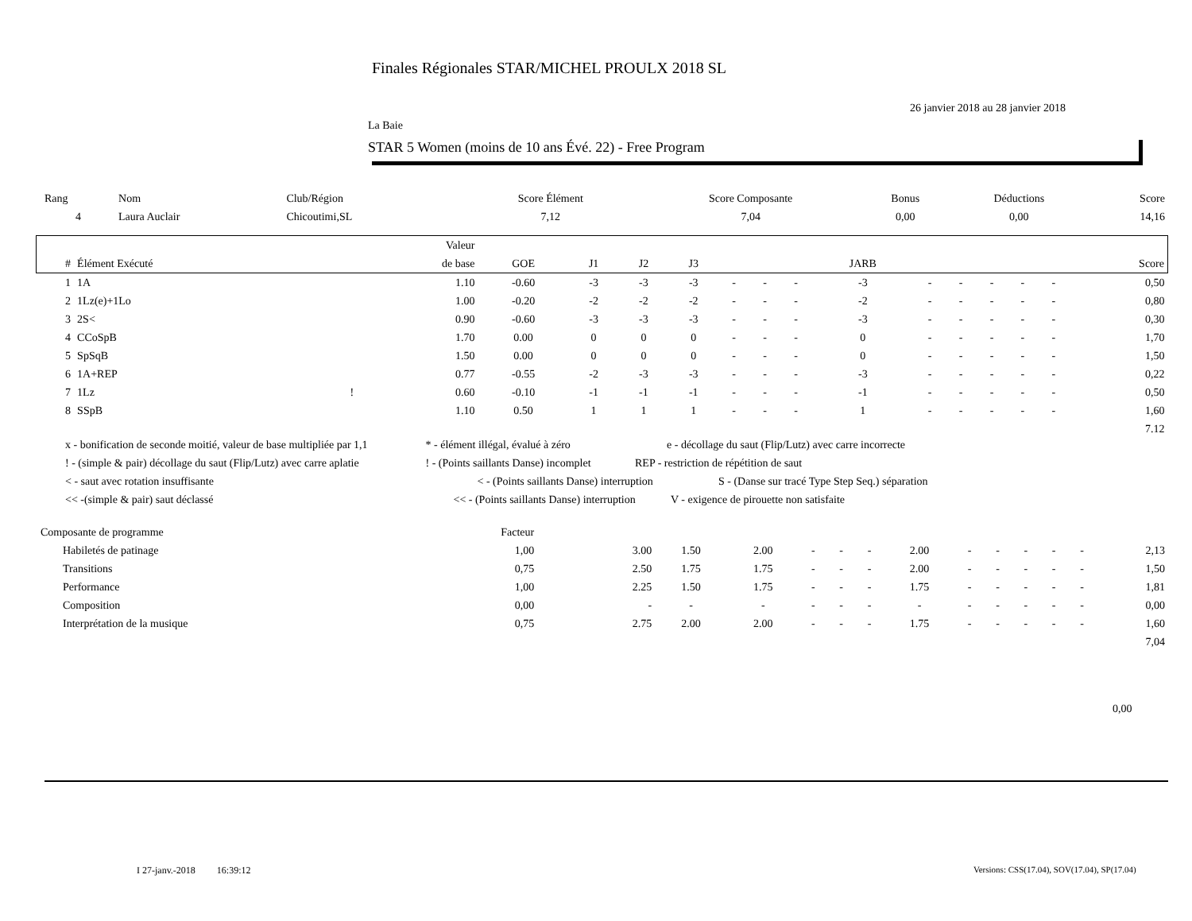Finales Régionales STAR/MICHEL PROULX 2018 SL
26 janvier 2018 au 28 janvier 2018
La Baie
STAR 5 Women (moins de 10 ans Évé. 22) - Free Program
| Rang | Nom | Club/Région | Score Élément | Score Composante | Bonus | Déductions | Score |
| --- | --- | --- | --- | --- | --- | --- | --- |
| 4 | Laura Auclair | Chicoutimi,SL | 7,12 | 7,04 | 0,00 | 0,00 | 14,16 |
| | | | Valeur | | | | | | | | | | | | | | |
| # | Élément Exécuté | | de base | GOE | J1 | J2 | J3 | | | | JARB | | | | | | Score |
| 1 | 1A | | 1.10 | -0.60 | -3 | -3 | -3 | - | - | - | -3 | - | - | - | - | - | 0,50 |
| 2 | 1Lz(e)+1Lo | | 1.00 | -0.20 | -2 | -2 | -2 | - | - | - | -2 | - | - | - | - | - | 0,80 |
| 3 | 2S< | | 0.90 | -0.60 | -3 | -3 | -3 | - | - | - | -3 | - | - | - | - | - | 0,30 |
| 4 | CCoSpB | | 1.70 | 0.00 | 0 | 0 | 0 | - | - | - | 0 | - | - | - | - | - | 1,70 |
| 5 | SpSqB | | 1.50 | 0.00 | 0 | 0 | 0 | - | - | - | 0 | - | - | - | - | - | 1,50 |
| 6 | 1A+REP | | 0.77 | -0.55 | -2 | -3 | -3 | - | - | - | -3 | - | - | - | - | - | 0,22 |
| 7 | 1Lz | ! | 0.60 | -0.10 | -1 | -1 | -1 | - | - | - | -1 | - | - | - | - | - | 0,50 |
| 8 | SSpB | | 1.10 | 0.50 | 1 | 1 | 1 | - | - | - | 1 | - | - | - | - | - | 1,60 |
| 7.12 | | | | | | | | | | | | | | | | | |
x - bonification de seconde moitié, valeur de base multipliée par 1,1 * - élément illégal, évalué à zéro e - décollage du saut (Flip/Lutz) avec carre incorrecte
! - (simple & pair) décollage du saut (Flip/Lutz) avec carre aplatie ! - (Points saillants Danse) incomplet REP - restriction de répétition de saut
< - saut avec rotation insuffisante < - (Points saillants Danse) interruption S - (Danse sur tracé Type Step Seq.) séparation
<< -(simple & pair) saut déclassé << - (Points saillants Danse) interruption V - exigence de pirouette non satisfaite
| Composante de programme | | Facteur | | | | | | | | | | | | | |
| | Habiletés de patinage | 1,00 | 3.00 | 1.50 | 2.00 | - | - | - | 2.00 | - | - | - | - | - | 2,13 |
| | Transitions | 0,75 | 2.50 | 1.75 | 1.75 | - | - | - | 2.00 | - | - | - | - | - | 1,50 |
| | Performance | 1,00 | 2.25 | 1.50 | 1.75 | - | - | - | 1.75 | - | - | - | - | - | 1,81 |
| | Composition | 0,00 | - | - | - | - | - | - | - | - | - | - | - | - | 0,00 |
| | Interprétation de la musique | 0,75 | 2.75 | 2.00 | 2.00 | - | - | - | 1.75 | - | - | - | - | - | 1,60 |
| 7,04 | | | | | | | | | | | | | | | |
0,00
I 27-janv.-2018 16:39:12
Versions: CSS(17.04), SOV(17.04), SP(17.04)